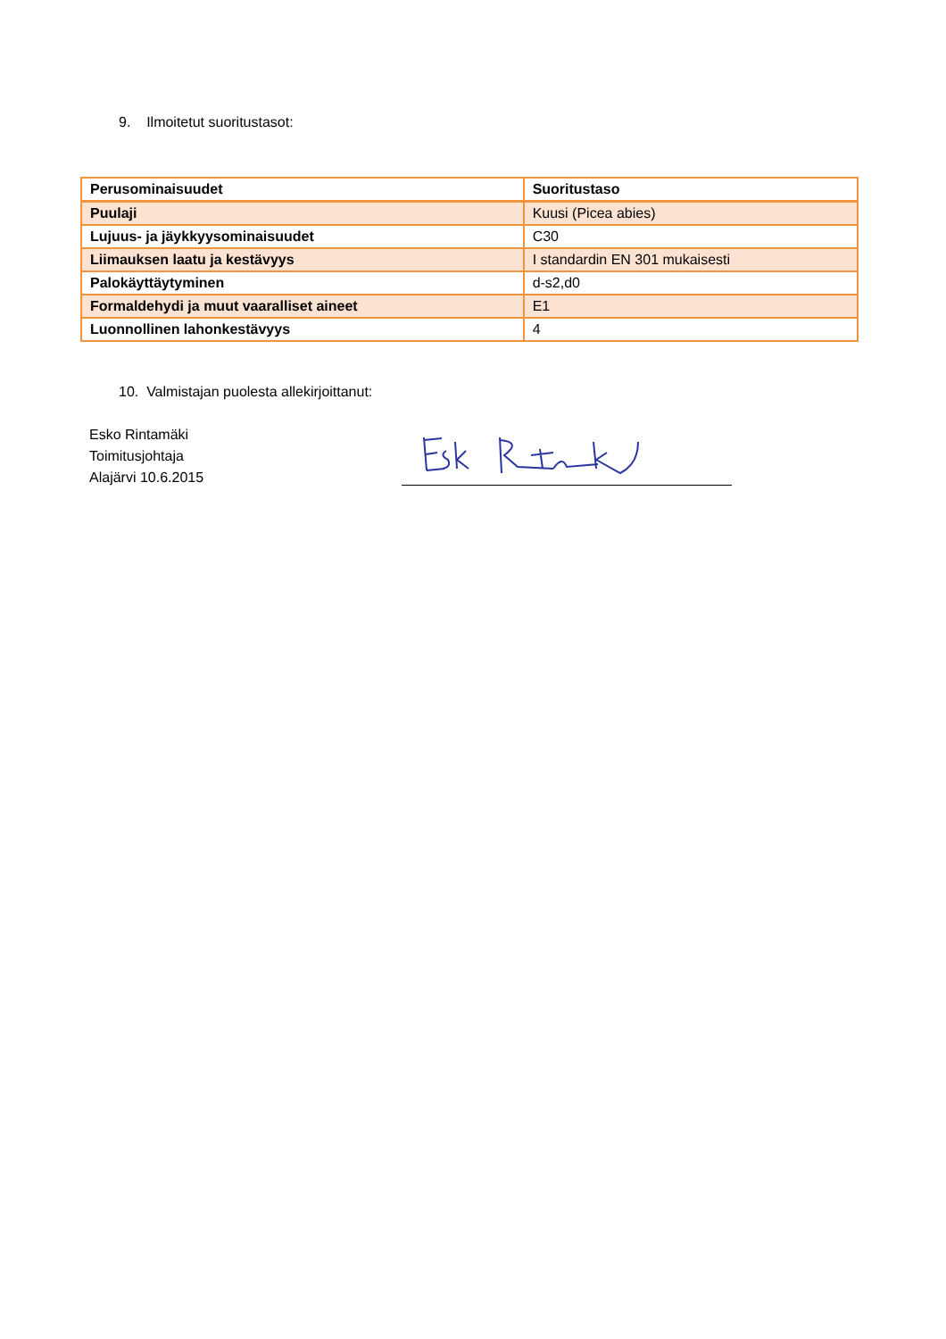9. Ilmoitetut suoritustasot:
| Perusominaisuudet | Suoritustaso |
| --- | --- |
| Puulaji | Kuusi (Picea abies) |
| Lujuus- ja jäykkyysominaisuudet | C30 |
| Liimauksen laatu ja kestävyys | I standardin EN 301 mukaisesti |
| Palokäyttäytyminen | d-s2,d0 |
| Formaldehydi ja muut vaaralliset aineet | E1 |
| Luonnollinen lahonkestävyys | 4 |
10. Valmistajan puolesta allekirjoittanut:
Esko Rintamäki
Toimitusjohtaja
Alajärvi 10.6.2015